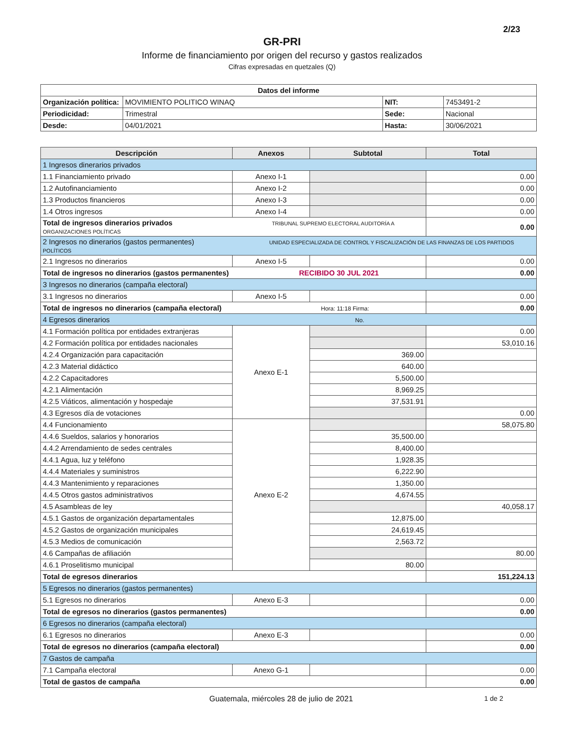2/23
GR-PRI
Informe de financiamiento por origen del recurso y gastos realizados
Cifras expresadas en quetzales (Q)
| Datos del informe | | | |
| --- | --- | --- | --- |
| Organización política: | MOVIMIENTO POLITICO WINAQ | NIT: | 7453491-2 |
| Periodicidad: | Trimestral | Sede: | Nacional |
| Desde: | 04/01/2021 | Hasta: | 30/06/2021 |
| Descripción | Anexos | Subtotal | Total |
| --- | --- | --- | --- |
| 1 Ingresos dinerarios privados | | | |
| 1.1 Financiamiento privado | Anexo I-1 | | 0.00 |
| 1.2 Autofinanciamiento | Anexo I-2 | | 0.00 |
| 1.3 Productos financieros | Anexo I-3 | | 0.00 |
| 1.4 Otros ingresos | Anexo I-4 | | 0.00 |
| Total de ingresos dinerarios privados TRIBUNAL SUPREMO ELECTORAL AUDITORÍA A ORGANIZACIONES POLÍTICAS | | | 0.00 |
| 2 Ingresos no dinerarios (gastos permanentes) UNIDAD ESPECIALIZADA DE CONTROL Y FISCALIZACIÓN DE LAS FINANZAS DE LOS PARTIDOS POLÍTICOS | | | |
| 2.1 Ingresos no dinerarios | Anexo I-5 | | 0.00 |
| Total de ingresos no dinerarios (gastos permanentes) RECIBIDO 30 JUL 2021 | | | 0.00 |
| 3 Ingresos no dinerarios (campaña electoral) | | | |
| 3.1 Ingresos no dinerarios | Anexo I-5 | | 0.00 |
| Total de ingresos no dinerarios (campaña electoral) Hora: 11:18 Firma: | | | 0.00 |
| 4 Egresos dinerarios No. | | | |
| 4.1 Formación política por entidades extranjeras | Anexo E-1 | | 0.00 |
| 4.2 Formación política por entidades nacionales | | | 53,010.16 |
| 4.2.4 Organización para capacitación | | 369.00 | |
| 4.2.3 Material didáctico | | 640.00 | |
| 4.2.2 Capacitadores | | 5,500.00 | |
| 4.2.1 Alimentación | | 8,969.25 | |
| 4.2.5 Viáticos, alimentación y hospedaje | | 37,531.91 | |
| 4.3 Egresos día de votaciones | | | 0.00 |
| 4.4 Funcionamiento | Anexo E-2 | | 58,075.80 |
| 4.4.6 Sueldos, salarios y honorarios | | 35,500.00 | |
| 4.4.2 Arrendamiento de sedes centrales | | 8,400.00 | |
| 4.4.1 Agua, luz y teléfono | | 1,928.35 | |
| 4.4.4 Materiales y suministros | | 6,222.90 | |
| 4.4.3 Mantenimiento y reparaciones | | 1,350.00 | |
| 4.4.5 Otros gastos administrativos | | 4,674.55 | |
| 4.5 Asambleas de ley | | | 40,058.17 |
| 4.5.1 Gastos de organización departamentales | | 12,875.00 | |
| 4.5.2 Gastos de organización municipales | | 24,619.45 | |
| 4.5.3 Medios de comunicación | | 2,563.72 | |
| 4.6 Campañas de afiliación | | | 80.00 |
| 4.6.1 Proselitismo municipal | | 80.00 | |
| Total de egresos dinerarios | | | 151,224.13 |
| 5 Egresos no dinerarios (gastos permanentes) | | | |
| 5.1 Egresos no dinerarios | Anexo E-3 | | 0.00 |
| Total de egresos no dinerarios (gastos permanentes) | | | 0.00 |
| 6 Egresos no dinerarios (campaña electoral) | | | |
| 6.1 Egresos no dinerarios | Anexo E-3 | | 0.00 |
| Total de egresos no dinerarios (campaña electoral) | | | 0.00 |
| 7 Gastos de campaña | | | |
| 7.1 Campaña electoral | Anexo G-1 | | 0.00 |
| Total de gastos de campaña | | | 0.00 |
Guatemala, miércoles 28 de julio de 2021 1 de 2